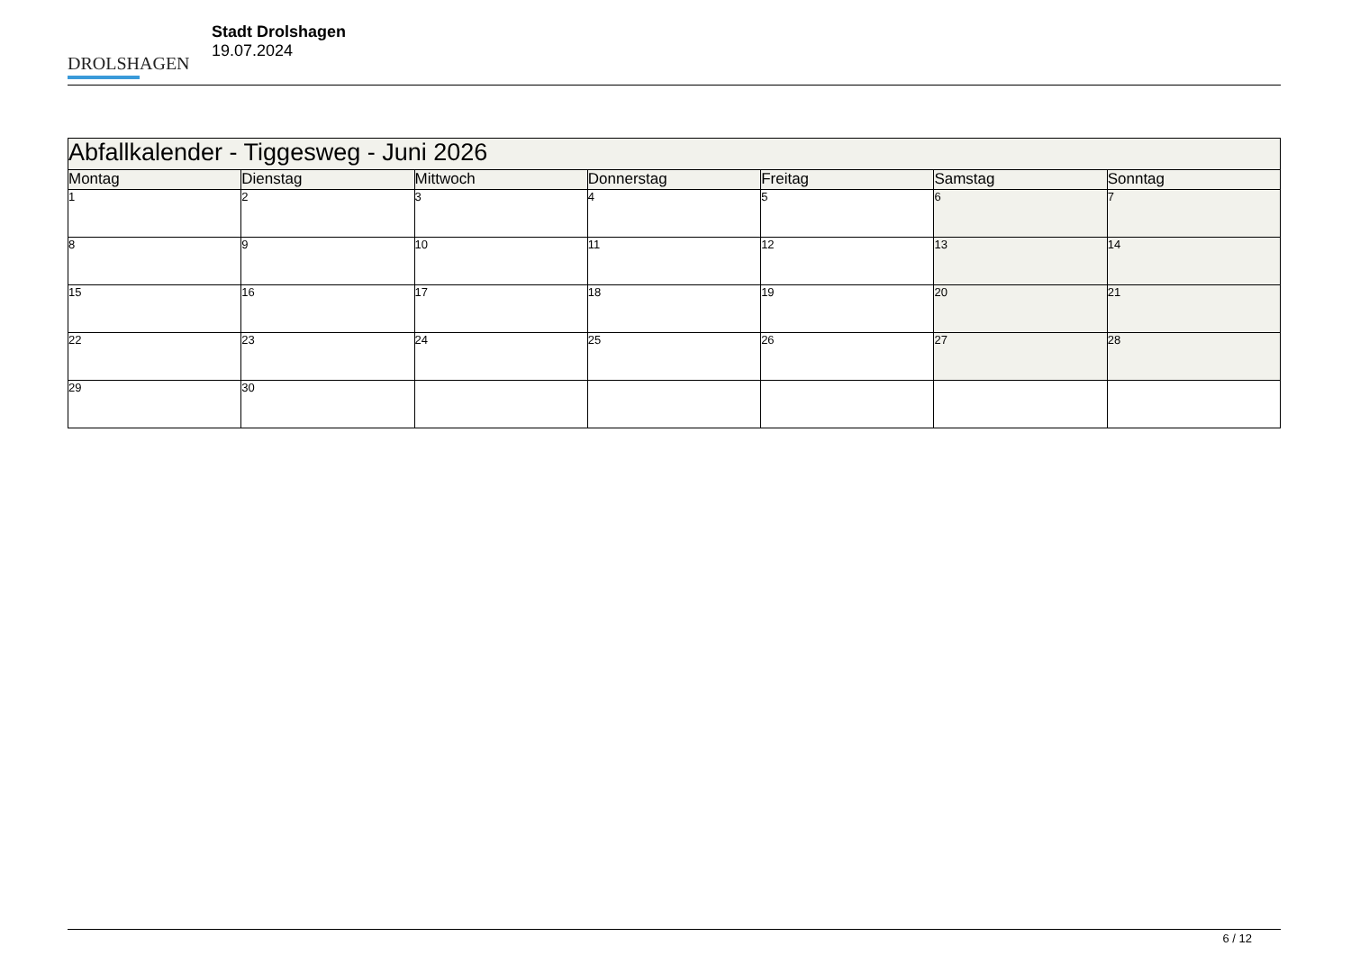DROLSHAGEN
Stadt Drolshagen
19.07.2024
| Abfallkalender - Tiggesweg - Juni 2026 | | | | | | |
| Montag | Dienstag | Mittwoch | Donnerstag | Freitag | Samstag | Sonntag |
| 1 | 2 | 3 | 4 | 5 | 6 | 7 |
| 8 | 9 | 10 | 11 | 12 | 13 | 14 |
| 15 | 16 | 17 | 18 | 19 | 20 | 21 |
| 22 | 23 | 24 | 25 | 26 | 27 | 28 |
| 29 | 30 | | | | | |
6 / 12